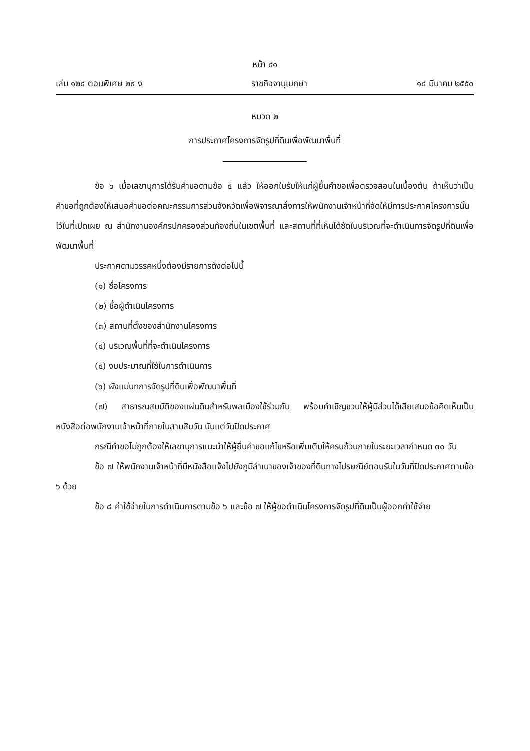หน้า ๔๑
เล่ม ๑๒๔ ตอนพิเศษ ๒๙ ง ราชกิจจานุเบกษา ๑๔ มีนาคม ๒๕๕๐
หมวด ๒
การประกาศโครงการจัดรูปที่ดินเพื่อพัฒนาพื้นที่
ข้อ ๖ เมื่อเลขานุการได้รับคำขอตามข้อ ๕ แล้ว ให้ออกใบรับให้แก่ผู้ยื่นคำขอเพื่อตรวจสอบในเบื้องต้น ถ้าเห็นว่าเป็นคำขอที่ถูกต้องให้เสนอคำขอต่อคณะกรรมการส่วนจังหวัดเพื่อพิจารณาสั่งการให้พนักงานเจ้าหน้าที่จัดให้มีการประกาศโครงการนั้นไว้ในที่เปิดเผย ณ สำนักงานองค์กรปกครองส่วนท้องถิ่นในเขตพื้นที่ และสถานที่ที่เห็นได้ชัดในบริเวณที่จะดำเนินการจัดรูปที่ดินเพื่อพัฒนาพื้นที่
ประกาศตามวรรคหนึ่งต้องมีรายการดังต่อไปนี้
(๑) ชื่อโครงการ
(๒) ชื่อผู้ดำเนินโครงการ
(๓) สถานที่ตั้งของสำนักงานโครงการ
(๔) บริเวณพื้นที่ที่จะดำเนินโครงการ
(๕) งบประมาณที่ใช้ในการดำเนินการ
(๖) ผังแม่บทการจัดรูปที่ดินเพื่อพัฒนาพื้นที่
(๗) สาธารณสมบัติของแผ่นดินสำหรับพลเมืองใช้ร่วมกัน พร้อมคำเชิญชวนให้ผู้มีส่วนได้เสียเสนอข้อคิดเห็นเป็นหนังสือต่อพนักงานเจ้าหน้าที่ภายในสามสิบวัน นับแต่วันปิดประกาศ
กรณีคำขอไม่ถูกต้องให้เลขานุการแนะนำให้ผู้ยื่นคำขอแก้ไขหรือเพิ่มเติมให้ครบถ้วนภายในระยะเวลากำหนด ๓๐ วัน
ข้อ ๗ ให้พนักงานเจ้าหน้าที่มีหนังสือแจ้งไปยังภูมิลำเนาของเจ้าของที่ดินทางไปรษณีย์ตอบรับในวันที่ปิดประกาศตามข้อ ๖ ด้วย
ข้อ ๘ ค่าใช้จ่ายในการดำเนินการตามข้อ ๖ และข้อ ๗ ให้ผู้ขอดำเนินโครงการจัดรูปที่ดินเป็นผู้ออกค่าใช้จ่าย